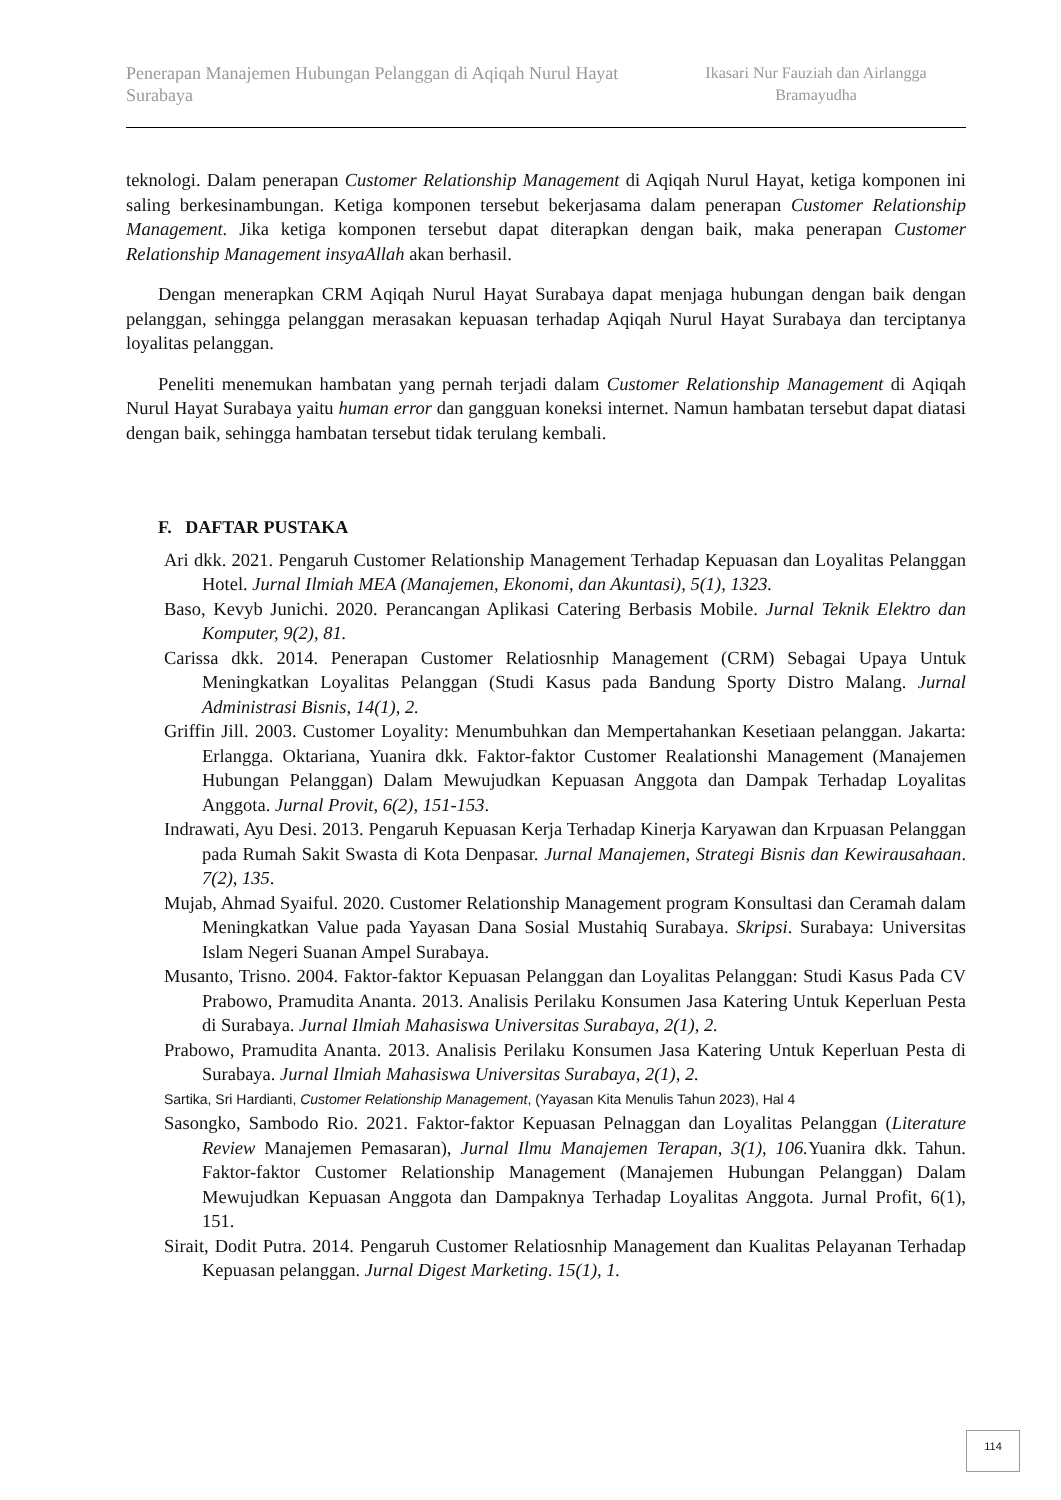Penerapan Manajemen Hubungan Pelanggan di Aqiqah Nurul Hayat Surabaya
Ikasari Nur Fauziah dan Airlangga Bramayudha
teknologi. Dalam penerapan Customer Relationship Management di Aqiqah Nurul Hayat, ketiga komponen ini saling berkesinambungan. Ketiga komponen tersebut bekerjasama dalam penerapan Customer Relationship Management. Jika ketiga komponen tersebut dapat diterapkan dengan baik, maka penerapan Customer Relationship Management insyaAllah akan berhasil.
Dengan menerapkan CRM Aqiqah Nurul Hayat Surabaya dapat menjaga hubungan dengan baik dengan pelanggan, sehingga pelanggan merasakan kepuasan terhadap Aqiqah Nurul Hayat Surabaya dan terciptanya loyalitas pelanggan.
Peneliti menemukan hambatan yang pernah terjadi dalam Customer Relationship Management di Aqiqah Nurul Hayat Surabaya yaitu human error dan gangguan koneksi internet. Namun hambatan tersebut dapat diatasi dengan baik, sehingga hambatan tersebut tidak terulang kembali.
F. DAFTAR PUSTAKA
Ari dkk. 2021. Pengaruh Customer Relationship Management Terhadap Kepuasan dan Loyalitas Pelanggan Hotel. Jurnal Ilmiah MEA (Manajemen, Ekonomi, dan Akuntasi), 5(1), 1323.
Baso, Kevyb Junichi. 2020. Perancangan Aplikasi Catering Berbasis Mobile. Jurnal Teknik Elektro dan Komputer, 9(2), 81.
Carissa dkk. 2014. Penerapan Customer Relatiosnhip Management (CRM) Sebagai Upaya Untuk Meningkatkan Loyalitas Pelanggan (Studi Kasus pada Bandung Sporty Distro Malang. Jurnal Administrasi Bisnis, 14(1), 2.
Griffin Jill. 2003. Customer Loyality: Menumbuhkan dan Mempertahankan Kesetiaan pelanggan. Jakarta: Erlangga. Oktariana, Yuanira dkk. Faktor-faktor Customer Realationshi Management (Manajemen Hubungan Pelanggan) Dalam Mewujudkan Kepuasan Anggota dan Dampak Terhadap Loyalitas Anggota. Jurnal Provit, 6(2), 151-153.
Indrawati, Ayu Desi. 2013. Pengaruh Kepuasan Kerja Terhadap Kinerja Karyawan dan Krpuasan Pelanggan pada Rumah Sakit Swasta di Kota Denpasar. Jurnal Manajemen, Strategi Bisnis dan Kewirausahaan. 7(2), 135.
Mujab, Ahmad Syaiful. 2020. Customer Relationship Management program Konsultasi dan Ceramah dalam Meningkatkan Value pada Yayasan Dana Sosial Mustahiq Surabaya. Skripsi. Surabaya: Universitas Islam Negeri Suanan Ampel Surabaya.
Musanto, Trisno. 2004. Faktor-faktor Kepuasan Pelanggan dan Loyalitas Pelanggan: Studi Kasus Pada CV Prabowo, Pramudita Ananta. 2013. Analisis Perilaku Konsumen Jasa Katering Untuk Keperluan Pesta di Surabaya. Jurnal Ilmiah Mahasiswa Universitas Surabaya, 2(1), 2.
Prabowo, Pramudita Ananta. 2013. Analisis Perilaku Konsumen Jasa Katering Untuk Keperluan Pesta di Surabaya. Jurnal Ilmiah Mahasiswa Universitas Surabaya, 2(1), 2.
Sartika, Sri Hardianti, Customer Relationship Management, (Yayasan Kita Menulis Tahun 2023), Hal 4
Sasongko, Sambodo Rio. 2021. Faktor-faktor Kepuasan Pelnaggan dan Loyalitas Pelanggan (Literature Review Manajemen Pemasaran), Jurnal Ilmu Manajemen Terapan, 3(1), 106. Yuanira dkk. Tahun. Faktor-faktor Customer Relationship Management (Manajemen Hubungan Pelanggan) Dalam Mewujudkan Kepuasan Anggota dan Dampaknya Terhadap Loyalitas Anggota. Jurnal Profit, 6(1), 151.
Sirait, Dodit Putra. 2014. Pengaruh Customer Relatiosnhip Management dan Kualitas Pelayanan Terhadap Kepuasan pelanggan. Jurnal Digest Marketing. 15(1), 1.
114